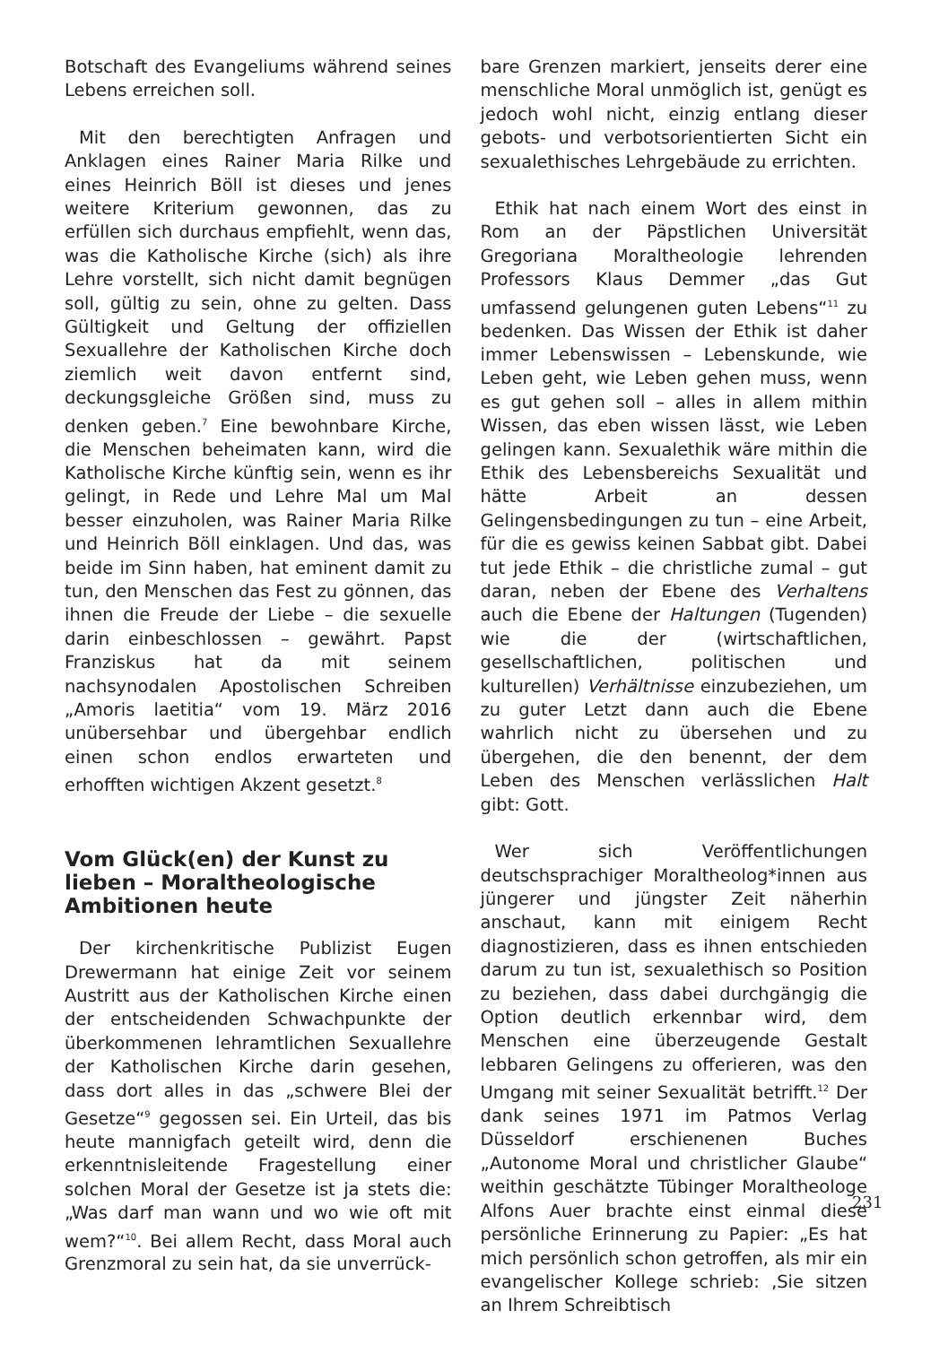Botschaft des Evangeliums während seines Lebens erreichen soll.
Mit den berechtigten Anfragen und Anklagen eines Rainer Maria Rilke und eines Heinrich Böll ist dieses und jenes weitere Kriterium gewonnen, das zu erfüllen sich durchaus empfiehlt, wenn das, was die Katholische Kirche (sich) als ihre Lehre vorstellt, sich nicht damit begnügen soll, gültig zu sein, ohne zu gelten. Dass Gültigkeit und Geltung der offiziellen Sexuallehre der Katholischen Kirche doch ziemlich weit davon entfernt sind, deckungsgleiche Größen sind, muss zu denken geben.<sup>7</sup> Eine bewohnbare Kirche, die Menschen beheimaten kann, wird die Katholische Kirche künftig sein, wenn es ihr gelingt, in Rede und Lehre Mal um Mal besser einzuholen, was Rainer Maria Rilke und Heinrich Böll einklagen. Und das, was beide im Sinn haben, hat eminent damit zu tun, den Menschen das Fest zu gönnen, das ihnen die Freude der Liebe – die sexuelle darin einbeschlossen – gewährt. Papst Franziskus hat da mit seinem nachsynodalen Apostolischen Schreiben „Amoris laetitia“ vom 19. März 2016 unübersehbar und übergehbar endlich einen schon endlos erwarteten und erhofften wichtigen Akzent gesetzt.<sup>8</sup>
Vom Glück(en) der Kunst zu lieben – Moraltheologische Ambitionen heute
Der kirchenkritische Publizist Eugen Drewermann hat einige Zeit vor seinem Austritt aus der Katholischen Kirche einen der entscheidenden Schwachpunkte der überkommenen lehramtlichen Sexuallehre der Katholischen Kirche darin gesehen, dass dort alles in das „schwere Blei der Gesetze“<sup>9</sup> gegossen sei. Ein Urteil, das bis heute mannigfach geteilt wird, denn die erkenntnisleitende Fragestellung einer solchen Moral der Gesetze ist ja stets die: „Was darf man wann und wo wie oft mit wem?“<sup>10</sup>. Bei allem Recht, dass Moral auch Grenzmoral zu sein hat, da sie unverrück-
bare Grenzen markiert, jenseits derer eine menschliche Moral unmöglich ist, genügt es jedoch wohl nicht, einzig entlang dieser gebots- und verbotsorientierten Sicht ein sexualethisches Lehrgebäude zu errichten.
Ethik hat nach einem Wort des einst in Rom an der Päpstlichen Universität Gregoriana Moraltheologie lehrenden Professors Klaus Demmer „das Gut umfassend gelungenen guten Lebens“<sup>11</sup> zu bedenken. Das Wissen der Ethik ist daher immer Lebenswissen – Lebenskunde, wie Leben geht, wie Leben gehen muss, wenn es gut gehen soll – alles in allem mithin Wissen, das eben wissen lässt, wie Leben gelingen kann. Sexualethik wäre mithin die Ethik des Lebensbereichs Sexualität und hätte Arbeit an dessen Gelingensbedingungen zu tun – eine Arbeit, für die es gewiss keinen Sabbat gibt. Dabei tut jede Ethik – die christliche zumal – gut daran, neben der Ebene des Verhaltens auch die Ebene der Haltungen (Tugenden) wie die der (wirtschaftlichen, gesellschaftlichen, politischen und kulturellen) Verhältnisse einzubeziehen, um zu guter Letzt dann auch die Ebene wahrlich nicht zu übersehen und zu übergehen, die den benennt, der dem Leben des Menschen verlässlichen Halt gibt: Gott.
Wer sich Veröffentlichungen deutschsprachiger Moraltheolog*innen aus jüngerer und jüngster Zeit näherhin anschaut, kann mit einigem Recht diagnostizieren, dass es ihnen entschieden darum zu tun ist, sexualethisch so Position zu beziehen, dass dabei durchgängig die Option deutlich erkennbar wird, dem Menschen eine überzeugende Gestalt lebbaren Gelingens zu offerieren, was den Umgang mit seiner Sexualität betrifft.<sup>12</sup> Der dank seines 1971 im Patmos Verlag Düsseldorf erschienenen Buches „Autonome Moral und christlicher Glaube“ weithin geschätzte Tübinger Moraltheologe Alfons Auer brachte einst einmal diese persönliche Erinnerung zu Papier: „Es hat mich persönlich schon getroffen, als mir ein evangelischer Kollege schrieb: ‚Sie sitzen an Ihrem Schreibtisch
231